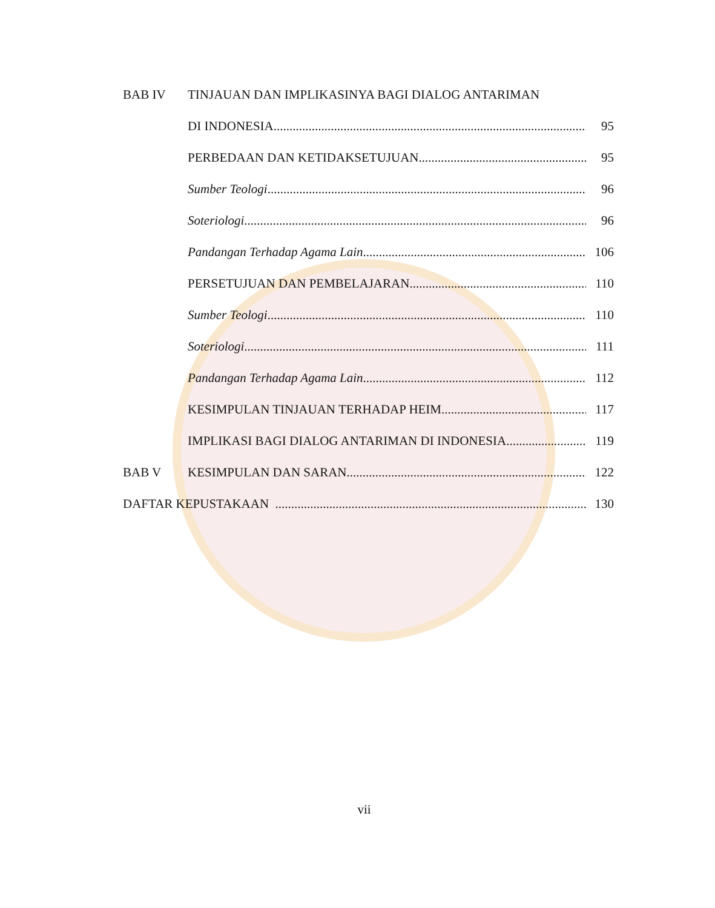BAB IV TINJAUAN DAN IMPLIKASINYA BAGI DIALOG ANTARIMAN
DI INDONESIA 95
PERBEDAAN DAN KETIDAKSETUJUAN 95
Sumber Teologi 96
Soteriologi 96
Pandangan Terhadap Agama Lain 106
PERSETUJUAN DAN PEMBELAJARAN 110
Sumber Teologi 110
Soteriologi 111
Pandangan Terhadap Agama Lain 112
KESIMPULAN TINJAUAN TERHADAP HEIM 117
IMPLIKASI BAGI DIALOG ANTARIMAN DI INDONESIA 119
BAB V KESIMPULAN DAN SARAN 122
DAFTAR KEPUSTAKAAN 130
vii